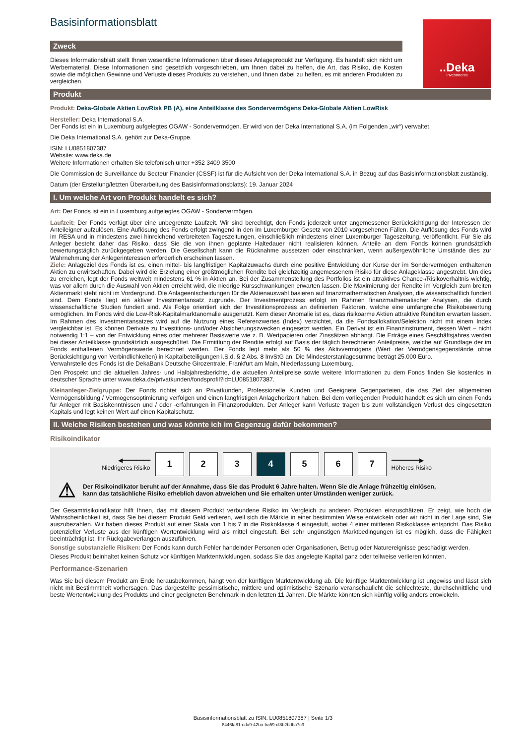..Deka
Investments
Basisinformationsblatt
Zweck
Dieses Informationsblatt stellt Ihnen wesentliche Informationen über dieses Anlageprodukt zur Verfügung. Es handelt sich nicht um Werbematerial. Diese Informationen sind gesetzlich vorgeschrieben, um Ihnen dabei zu helfen, die Art, das Risiko, die Kosten sowie die möglichen Gewinne und Verluste dieses Produkts zu verstehen, und Ihnen dabei zu helfen, es mit anderen Produkten zu vergleichen.
Produkt
Produkt: Deka-Globale Aktien LowRisk PB (A), eine Anteilklasse des Sondervermögens Deka-Globale Aktien LowRisk
Hersteller: Deka International S.A.
Der Fonds ist ein in Luxemburg aufgelegtes OGAW - Sondervermögen. Er wird von der Deka International S.A. (im Folgenden „wir“) verwaltet.
Die Deka International S.A. gehört zur Deka-Gruppe.
ISIN: LU0851807387
Website: www.deka.de
Weitere Informationen erhalten Sie telefonisch unter +352 3409 3500
Die Commission de Surveillance du Secteur Financier (CSSF) ist für die Aufsicht von der Deka International S.A. in Bezug auf das Basisinformationsblatt zuständig.
Datum (der Erstellung/letzten Überarbeitung des Basisinformationsblatts): 19. Januar 2024
I. Um welche Art von Produkt handelt es sich?
Art: Der Fonds ist ein in Luxemburg aufgelegtes OGAW - Sondervermögen.
Laufzeit: Der Fonds verfügt über eine unbegrenzte Laufzeit. Wir sind berechtigt, den Fonds jederzeit unter angemessener Berücksichtigung der Interessen der Anteileigner aufzulösen. Eine Auflösung des Fonds erfolgt zwingend in den im Luxemburger Gesetz von 2010 vorgesehenen Fällen. Die Auflösung des Fonds wird im RESA und in mindestens zwei hinreichend verbreiteten Tageszeitungen, einschließlich mindestens einer Luxemburger Tageszeitung, veröffentlicht. Für Sie als Anleger besteht daher das Risiko, dass Sie die von ihnen geplante Haltedauer nicht realisieren können. Anteile an dem Fonds können grundsätzlich bewertungstäglich zurückgegeben werden. Die Gesellschaft kann die Rücknahme aussetzen oder einschränken, wenn außergewöhnliche Umstände dies zur Wahrnehmung der Anlegerinteressen erforderlich erscheinen lassen.
Ziele: Anlageziel des Fonds ist es, einen mittel- bis langfristigen Kapitalzuwachs durch eine positive Entwicklung der Kurse der im Sondervermögen enthaltenen Aktien zu erwirtschaften. Dabei wird die Erzielung einer größtmöglichen Rendite bei gleichzeitig angemessenem Risiko für diese Anlageklasse angestrebt. Um dies zu erreichen, legt der Fonds weltweit mindestens 61 % in Aktien an. Bei der Zusammenstellung des Portfolios ist ein attraktives Chance-/Risikoverhältnis wichtig, was vor allem durch die Auswahl von Aktien erreicht wird, die niedrige Kursschwankungen erwarten lassen. Die Maximierung der Rendite im Vergleich zum breiten Aktienmarkt steht nicht im Vordergrund. Die Anlageentscheidungen für die Aktienauswahl basieren auf finanzmathematischen Analysen, die wissenschaftlich fundiert sind. Dem Fonds liegt ein aktiver Investmentansatz zugrunde. Der Investmentprozess erfolgt im Rahmen finanzmathematischer Analysen, die durch wissenschaftliche Studien fundiert sind. Als Folge orientiert sich der Investitionsprozess an definierten Faktoren, welche eine umfangreiche Risikobewertung ermöglichen. Im Fonds wird die Low-Risk-Kapitalmarktanomalie ausgenutzt. Kern dieser Anomalie ist es, dass risikoarme Aktien attraktive Renditen erwarten lassen. Im Rahmen des Investmentansatzes wird auf die Nutzung eines Referenzwertes (Index) verzichtet, da die Fondsallokation/Selektion nicht mit einem Index vergleichbar ist. Es können Derivate zu Investitions- und/oder Absicherungszwecken eingesetzt werden. Ein Derivat ist ein Finanzinstrument, dessen Wert – nicht notwendig 1:1 – von der Entwicklung eines oder mehrerer Basiswerte wie z. B. Wertpapieren oder Zinssätzen abhängt. Die Erträge eines Geschäftsjahres werden bei dieser Anteilklasse grundsätzlich ausgeschüttet. Die Ermittlung der Rendite erfolgt auf Basis der täglich berechneten Anteilpreise, welche auf Grundlage der im Fonds enthaltenen Vermögenswerte berechnet werden. Der Fonds legt mehr als 50 % des Aktivvermögens (Wert der Vermögensgegenstände ohne Berücksichtigung von Verbindlichkeiten) in Kapitalbeteiligungen i.S.d. § 2 Abs. 8 InvStG an. Die Mindesterstanlagesumme beträgt 25.000 Euro.
Verwahrstelle des Fonds ist die DekaBank Deutsche Girozentrale, Frankfurt am Main, Niederlassung Luxemburg.
Den Prospekt und die aktuellen Jahres- und Halbjahresberichte, die aktuellen Anteilpreise sowie weitere Informationen zu dem Fonds finden Sie kostenlos in deutscher Sprache unter www.deka.de/privatkunden/fondsprofil?id=LU0851807387.
Kleinanleger-Zielgruppe: Der Fonds richtet sich an Privatkunden, Professionelle Kunden und Geeignete Gegenparteien, die das Ziel der allgemeinen Vermögensbildung / Vermögensoptimierung verfolgen und einen langfristigen Anlagehorizont haben. Bei dem vorliegenden Produkt handelt es sich um einen Fonds für Anleger mit Basiskenntnissen und / oder -erfahrungen in Finanzprodukten. Der Anleger kann Verluste tragen bis zum vollständigen Verlust des eingesetzten Kapitals und legt keinen Wert auf einen Kapitalschutz.
II. Welche Risiken bestehen und was könnte ich im Gegenzug dafür bekommen?
Risikoindikator
◀━━━━━━━━
Niedrigeres Risiko
1 2 3 4 5 6 7
━━━━━━━━▶
Höheres Risiko
⚠
Der Risikoindikator beruht auf der Annahme, dass Sie das Produkt 6 Jahre halten. Wenn Sie die Anlage frühzeitig einlösen,
kann das tatsächliche Risiko erheblich davon abweichen und Sie erhalten unter Umständen weniger zurück.
Der Gesamtrisikoindikator hilft Ihnen, das mit diesem Produkt verbundene Risiko im Vergleich zu anderen Produkten einzuschätzen. Er zeigt, wie hoch die Wahrscheinlichkeit ist, dass Sie bei diesem Produkt Geld verlieren, weil sich die Märkte in einer bestimmten Weise entwickeln oder wir nicht in der Lage sind, Sie auszubezahlen. Wir haben dieses Produkt auf einer Skala von 1 bis 7 in die Risikoklasse 4 eingestuft, wobei 4 einer mittleren Risikoklasse entspricht. Das Risiko potenzieller Verluste aus der künftigen Wertentwicklung wird als mittel eingestuft. Bei sehr ungünstigen Marktbedingungen ist es möglich, dass die Fähigkeit beeinträchtigt ist, Ihr Rückgabeverlangen auszuführen.
Sonstige substanzielle Risiken: Der Fonds kann durch Fehler handelnder Personen oder Organisationen, Betrug oder Naturereignisse geschädigt werden.
Dieses Produkt beinhaltet keinen Schutz vor künftigen Marktentwicklungen, sodass Sie das angelegte Kapital ganz oder teilweise verlieren könnten.
Performance-Szenarien
Was Sie bei diesem Produkt am Ende herausbekommen, hängt von der künftigen Marktentwicklung ab. Die künftige Marktentwicklung ist ungewiss und lässt sich nicht mit Bestimmtheit vorhersagen. Das dargestellte pessimistische, mittlere und optimistische Szenario veranschaulicht die schlechteste, durchschnittliche und beste Wertentwicklung des Produkts und einer geeigneten Benchmark in den letzten 11 Jahren. Die Märkte könnten sich künftig völlig anders entwickeln.
Basisinformationsblatt zu ISIN: LU0851807387 | Seite 1/3
8446fa81-cda9-42ba-ba59-cf8b2bdba7c3